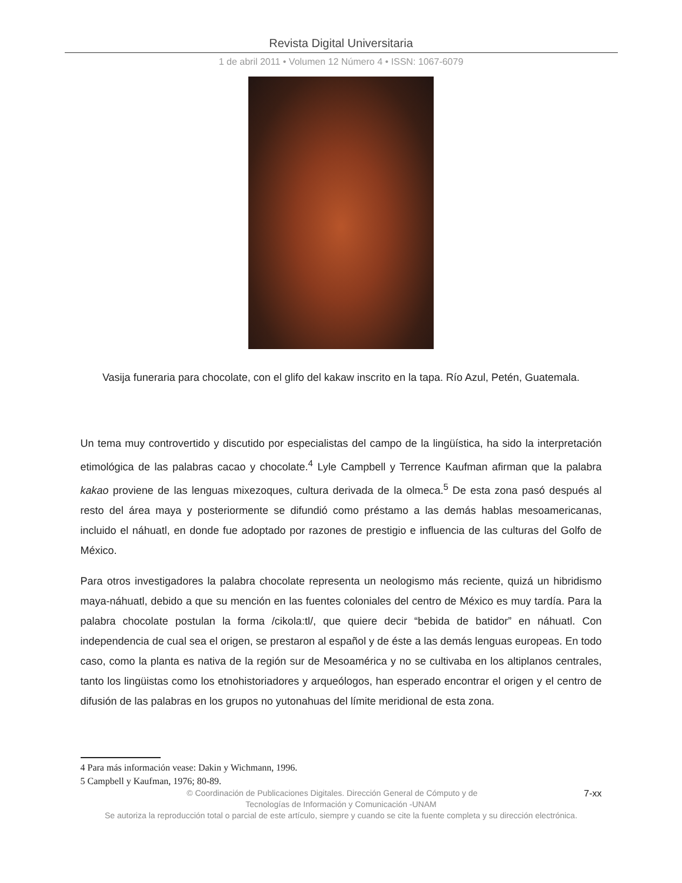Revista Digital Universitaria
1 de abril 2011 • Volumen 12 Número 4 • ISSN: 1067-6079
Vasija funeraria para chocolate, con el glifo del kakaw inscrito en la tapa. Río Azul, Petén, Guatemala.
Un tema muy controvertido y discutido por especialistas del campo de la lingüística, ha sido la interpretación etimológica de las palabras cacao y chocolate.<sup>4</sup> Lyle Campbell y Terrence Kaufman afirman que la palabra kakao proviene de las lenguas mixezoques, cultura derivada de la olmeca.<sup>5</sup> De esta zona pasó después al resto del área maya y posteriormente se difundió como préstamo a las demás hablas mesoamericanas, incluido el náhuatl, en donde fue adoptado por razones de prestigio e influencia de las culturas del Golfo de México.
Para otros investigadores la palabra chocolate representa un neologismo más reciente, quizá un hibridismo maya-náhuatl, debido a que su mención en las fuentes coloniales del centro de México es muy tardía. Para la palabra chocolate postulan la forma /cikola:tl/, que quiere decir “bebida de batidor” en náhuatl. Con independencia de cual sea el origen, se prestaron al español y de éste a las demás lenguas europeas. En todo caso, como la planta es nativa de la región sur de Mesoamérica y no se cultivaba en los altiplanos centrales, tanto los lingüistas como los etnohistoriadores y arqueólogos, han esperado encontrar el origen y el centro de difusión de las palabras en los grupos no yutonahuas del límite meridional de esta zona.
4 Para más información vease: Dakin y Wichmann, 1996.
5 Campbell y Kaufman, 1976; 80-89.
7-xx © Coordinación de Publicaciones Digitales. Dirección General de Cómputo y de
Tecnologías de Información y Comunicación -UNAM
Se autoriza la reproducción total o parcial de este artículo, siempre y cuando se cite la fuente completa y su dirección electrónica.